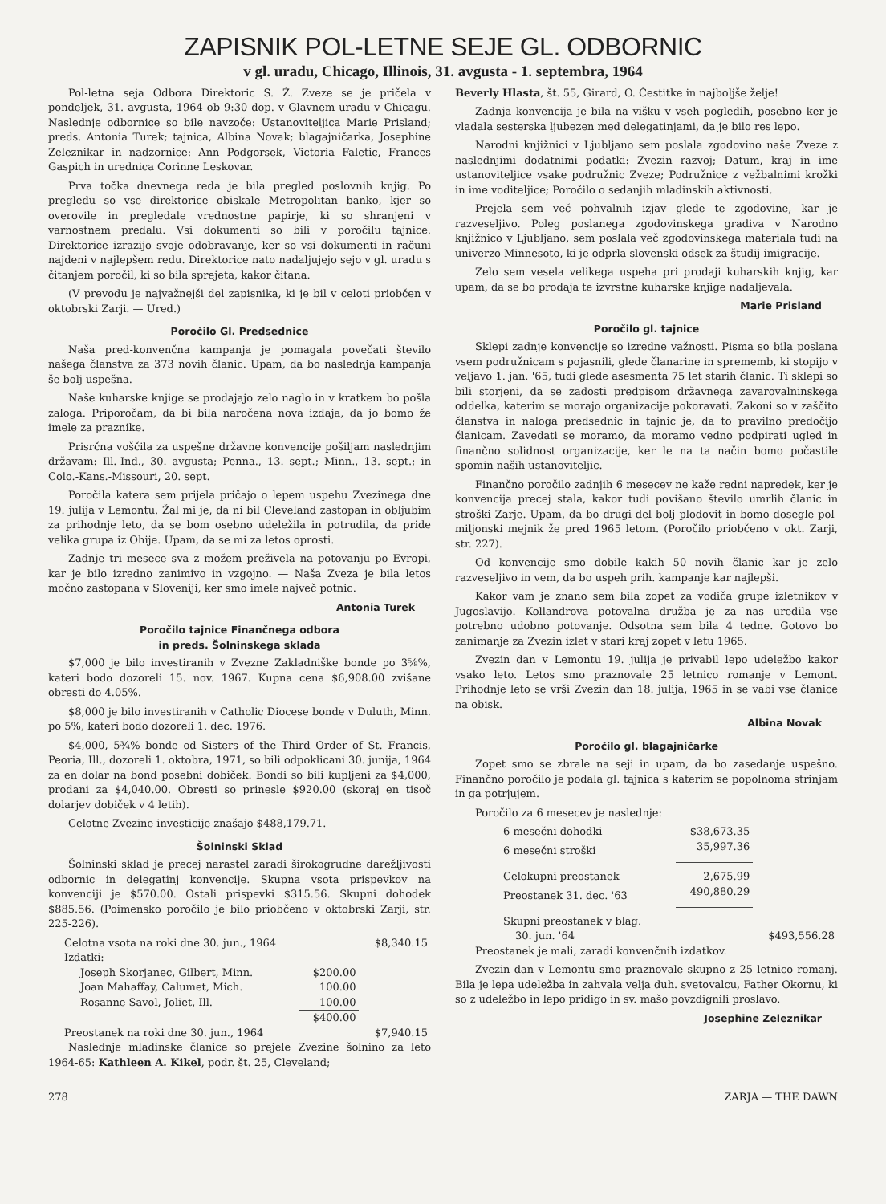ZAPISNIK POL-LETNE SEJE GL. ODBORNIC
v gl. uradu, Chicago, Illinois, 31. avgusta - 1. septembra, 1964
Pol-letna seja Odbora Direktoric S. Ž. Zveze se je pričela v pondeljek, 31. avgusta, 1964 ob 9:30 dop. v Glavnem uradu v Chicagu. Naslednje odbornice so bile navzoče: Ustanoviteljica Marie Prisland; preds. Antonia Turek; tajnica, Albina Novak; blagajničarka, Josephine Zeleznikar in nadzornice: Ann Podgorsek, Victoria Faletic, Frances Gaspich in urednica Corinne Leskovar.
Prva točka dnevnega reda je bila pregled poslovnih knjig. Po pregledu so vse direktorice obiskale Metropolitan banko, kjer so overovile in pregledale vrednostne papirje, ki so shranjeni v varnostnem predalu. Vsi dokumenti so bili v poročilu tajnice. Direktorice izrazijo svoje odobravanje, ker so vsi dokumenti in računi najdeni v najlepšem redu. Direktorice nato nadaljujejo sejo v gl. uradu s čitanjem poročil, ki so bila sprejeta, kakor čitana.
(V prevodu je najvažnejši del zapisnika, ki je bil v celoti priobčen v oktobrski Zarji. — Ured.)
Poročilo Gl. Predsednice
Naša pred-konvenčna kampanja je pomagala povečati število našega članstva za 373 novih članic. Upam, da bo naslednja kampanja še bolj uspešna.
Naše kuharske knjige se prodajajo zelo naglo in v kratkem bo pošla zaloga. Priporočam, da bi bila naročena nova izdaja, da jo bomo že imele za praznike.
Prisrčna voščila za uspešne državne konvencije pošiljam naslednjim državam: Ill.-Ind., 30. avgusta; Penna., 13. sept.; Minn., 13. sept.; in Colo.-Kans.-Missouri, 20. sept.
Poročila katera sem prijela pričajo o lepem uspehu Zvezinega dne 19. julija v Lemontu. Žal mi je, da ni bil Cleveland zastopan in obljubim za prihodnje leto, da se bom osebno udeležila in potrudila, da pride velika grupa iz Ohije. Upam, da se mi za letos oprosti.
Zadnje tri mesece sva z možem preživela na potovanju po Evropi, kar je bilo izredno zanimivo in vzgojno. — Naša Zveza je bila letos močno zastopana v Sloveniji, ker smo imele največ potnic.
Antonia Turek
Poročilo tajnice Finančnega odbora
in preds. Šolninskega sklada
$7,000 je bilo investiranih v Zvezne Zakladniške bonde po 3⅝%, kateri bodo dozoreli 15. nov. 1967. Kupna cena $6,908.00 zvišane obresti do 4.05%.
$8,000 je bilo investiranih v Catholic Diocese bonde v Duluth, Minn. po 5%, kateri bodo dozoreli 1. dec. 1976.
$4,000, 5¾% bonde od Sisters of the Third Order of St. Francis, Peoria, Ill., dozoreli 1. oktobra, 1971, so bili odpoklicani 30. junija, 1964 za en dolar na bond posebni dobiček. Bondi so bili kupljeni za $4,000, prodani za $4,040.00. Obresti so prinesle $920.00 (skoraj en tisoč dolarjev dobiček v 4 letih).
Celotne Zvezine investicije znašajo $488,179.71.
Šolninski Sklad
Šolninski sklad je precej narastel zaradi širokogrudne darežljivosti odbornic in delegatinj konvencije. Skupna vsota prispevkov na konvenciji je $570.00. Ostali prispevki $315.56. Skupni dohodek $885.56. (Poimensko poročilo je bilo priobčeno v oktobrski Zarji, str. 225-226).
| Celotna vsota na roki dne 30. jun., 1964 | | $8,340.15 |
| Izdatki: | | |
| Joseph Skorjanec, Gilbert, Minn. | $200.00 | |
| Joan Mahaffay, Calumet, Mich. | 100.00 | |
| Rosanne Savol, Joliet, Ill. | 100.00 | |
| | $400.00 | |
| Preostanek na roki dne 30. jun., 1964 | | $7,940.15 |
Naslednje mladinske članice so prejele Zvezine šolnino za leto 1964-65: Kathleen A. Kikel, podr. št. 25, Cleveland;
Beverly Hlasta, št. 55, Girard, O. Čestitke in najboljše želje!
Zadnja konvencija je bila na višku v vseh pogledih, posebno ker je vladala sesterska ljubezen med delegatinjami, da je bilo res lepo.
Narodni knjižnici v Ljubljano sem poslala zgodovino naše Zveze z naslednjimi dodatnimi podatki: Zvezin razvoj; Datum, kraj in ime ustanoviteljice vsake podružnic Zveze; Podružnice z vežbalnimi krožki in ime voditeljice; Poročilo o sedanjih mladinskih aktivnosti.
Prejela sem več pohvalnih izjav glede te zgodovine, kar je razveseljivo. Poleg poslanega zgodovinskega gradiva v Narodno knjižnico v Ljubljano, sem poslala več zgodovinskega materiala tudi na univerzo Minnesoto, ki je odprla slovenski odsek za študij imigracije.
Zelo sem vesela velikega uspeha pri prodaji kuharskih knjig, kar upam, da se bo prodaja te izvrstne kuharske knjige nadaljevala.
Marie Prisland
Poročilo gl. tajnice
Sklepi zadnje konvencije so izredne važnosti. Pisma so bila poslana vsem podružnicam s pojasnili, glede članarine in sprememb, ki stopijo v veljavo 1. jan. '65, tudi glede asesmenta 75 let starih članic. Ti sklepi so bili storjeni, da se zadosti predpisom državnega zavarovalninskega oddelka, katerim se morajo organizacije pokoravati. Zakoni so v zaščito članstva in naloga predsednic in tajnic je, da to pravilno predočijo članicam. Zavedati se moramo, da moramo vedno podpirati ugled in finančno solidnost organizacije, ker le na ta način bomo počastile spomin naših ustanoviteljic.
Finančno poročilo zadnjih 6 mesecev ne kaže redni napredek, ker je konvencija precej stala, kakor tudi povišano število umrlih članic in stroški Zarje. Upam, da bo drugi del bolj plodovit in bomo dosegle pol-miljonski mejnik že pred 1965 letom. (Poročilo priobčeno v okt. Zarji, str. 227).
Od konvencije smo dobile kakih 50 novih članic kar je zelo razveseljivo in vem, da bo uspeh prih. kampanje kar najlepši.
Kakor vam je znano sem bila zopet za vodiča grupe izletnikov v Jugoslavijo. Kollandrova potovalna družba je za nas uredila vse potrebno udobno potovanje. Odsotna sem bila 4 tedne. Gotovo bo zanimanje za Zvezin izlet v stari kraj zopet v letu 1965.
Zvezin dan v Lemontu 19. julija je privabil lepo udeležbo kakor vsako leto. Letos smo praznovale 25 letnico romanje v Lemont. Prihodnje leto se vrši Zvezin dan 18. julija, 1965 in se vabi vse članice na obisk.
Albina Novak
Poročilo gl. blagajničarke
Zopet smo se zbrale na seji in upam, da bo zasedanje uspešno. Finančno poročilo je podala gl. tajnica s katerim se popolnoma strinjam in ga potrjujem.
Poročilo za 6 mesecev je naslednje:
| 6 mesečni dohodki | $38,673.35 | |
| 6 mesečni stroški | 35,997.36 | |
| Celokupni preostanek | 2,675.99 | |
| Preostanek 31. dec. '63 | 490,880.29 | |
| Skupni preostanek v blag. | | |
| 30. jun. '64 | | $493,556.28 |
Preostanek je mali, zaradi konvenčnih izdatkov.
Zvezin dan v Lemontu smo praznovale skupno z 25 letnico romanj. Bila je lepa udeležba in zahvala velja duh. svetovalcu, Father Okornu, ki so z udeležbo in lepo pridigo in sv. mašo povzdignili proslavo.
Josephine Zeleznikar
278 ZARJA — THE DAWN